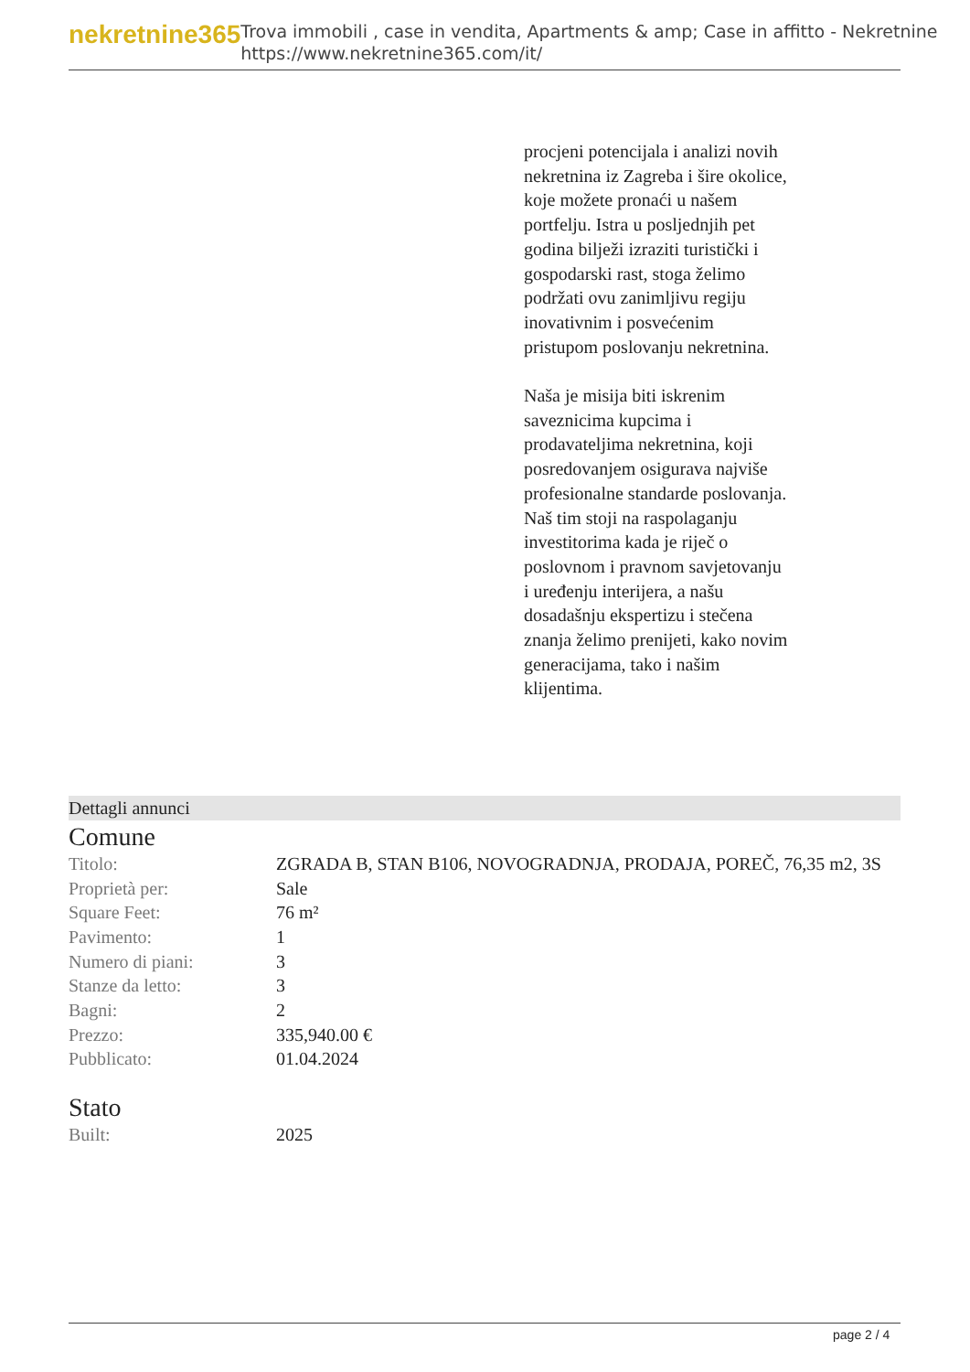nekretnine365
Trova immobili , case in vendita, Apartments & amp; Case in affitto - Nekretnine
https://www.nekretnine365.com/it/
procjeni potencijala i analizi novih nekretnina iz Zagreba i šire okolice, koje možete pronaći u našem portfelju. Istra u posljednjih pet godina bilježi izraziti turistički i gospodarski rast, stoga želimo podržati ovu zanimljivu regiju inovativnim i posvećenim pristupom poslovanju nekretnina.
Naša je misija biti iskrenim saveznicima kupcima i prodavateljima nekretnina, koji posredovanjem osigurava najviše profesionalne standarde poslovanja.
Naš tim stoji na raspolaganju investitorima kada je riječ o poslovnom i pravnom savjetovanju i uređenju interijera, a našu dosadašnju ekspertizu i stečena znanja želimo prenijeti, kako novim generacijama, tako i našim klijentima.
Dettagli annunci
Comune
| Titolo: | ZGRADA B, STAN B106, NOVOGRADNJA, PRODAJA, POREČ, 76,35 m2, 3S |
| Proprietà per: | Sale |
| Square Feet: | 76 m² |
| Pavimento: | 1 |
| Numero di piani: | 3 |
| Stanze da letto: | 3 |
| Bagni: | 2 |
| Prezzo: | 335,940.00 € |
| Pubblicato: | 01.04.2024 |
Stato
| Built: | 2025 |
page 2 / 4